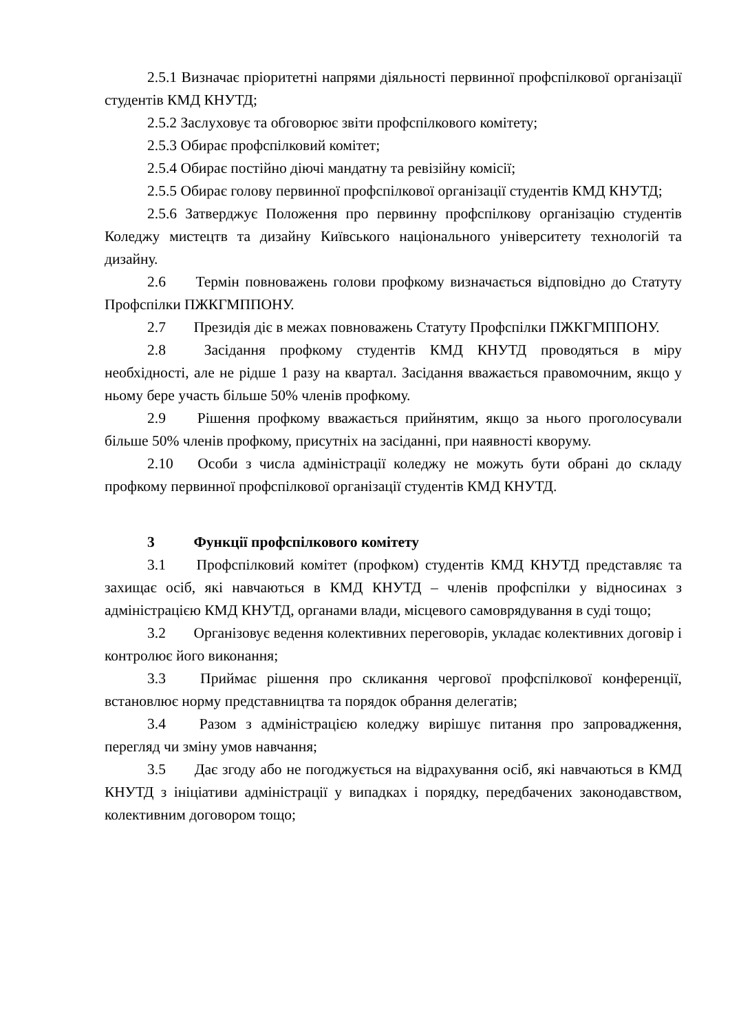2.5.1 Визначає пріоритетні напрями діяльності первинної профспілкової організації студентів КМД КНУТД;
2.5.2 Заслуховує та обговорює звіти профспілкового комітету;
2.5.3 Обирає профспілковий комітет;
2.5.4 Обирає постійно діючі мандатну та ревізійну комісії;
2.5.5 Обирає голову первинної профспілкової організації студентів КМД КНУТД;
2.5.6 Затверджує Положення про первинну профспілкову організацію студентів Коледжу мистецтв та дизайну Київського національного університету технологій та дизайну.
2.6 Термін повноважень голови профкому визначається відповідно до Статуту Профспілки ПЖКГМППОНУ.
2.7 Президія діє в межах повноважень Статуту Профспілки ПЖКГМППОНУ.
2.8 Засідання профкому студентів КМД КНУТД проводяться в міру необхідності, але не рідше 1 разу на квартал. Засідання вважається правомочним, якщо у ньому бере участь більше 50% членів профкому.
2.9 Рішення профкому вважається прийнятим, якщо за нього проголосували більше 50% членів профкому, присутніх на засіданні, при наявності кворуму.
2.10 Особи з числа адміністрації коледжу не можуть бути обрані до складу профкому первинної профспілкової організації студентів КМД КНУТД.
3 Функції профспілкового комітету
3.1 Профспілковий комітет (профком) студентів КМД КНУТД представляє та захищає осіб, які навчаються в КМД КНУТД – членів профспілки у відносинах з адміністрацією КМД КНУТД, органами влади, місцевого самоврядування в суді тощо;
3.2 Організовує ведення колективних переговорів, укладає колективних договір і контролює його виконання;
3.3 Приймає рішення про скликання чергової профспілкової конференції, встановлює норму представництва та порядок обрання делегатів;
3.4 Разом з адміністрацією коледжу вирішує питання про запровадження, перегляд чи зміну умов навчання;
3.5 Дає згоду або не погоджується на відрахування осіб, які навчаються в КМД КНУТД з ініціативи адміністрації у випадках і порядку, передбачених законодавством, колективним договором тощо;